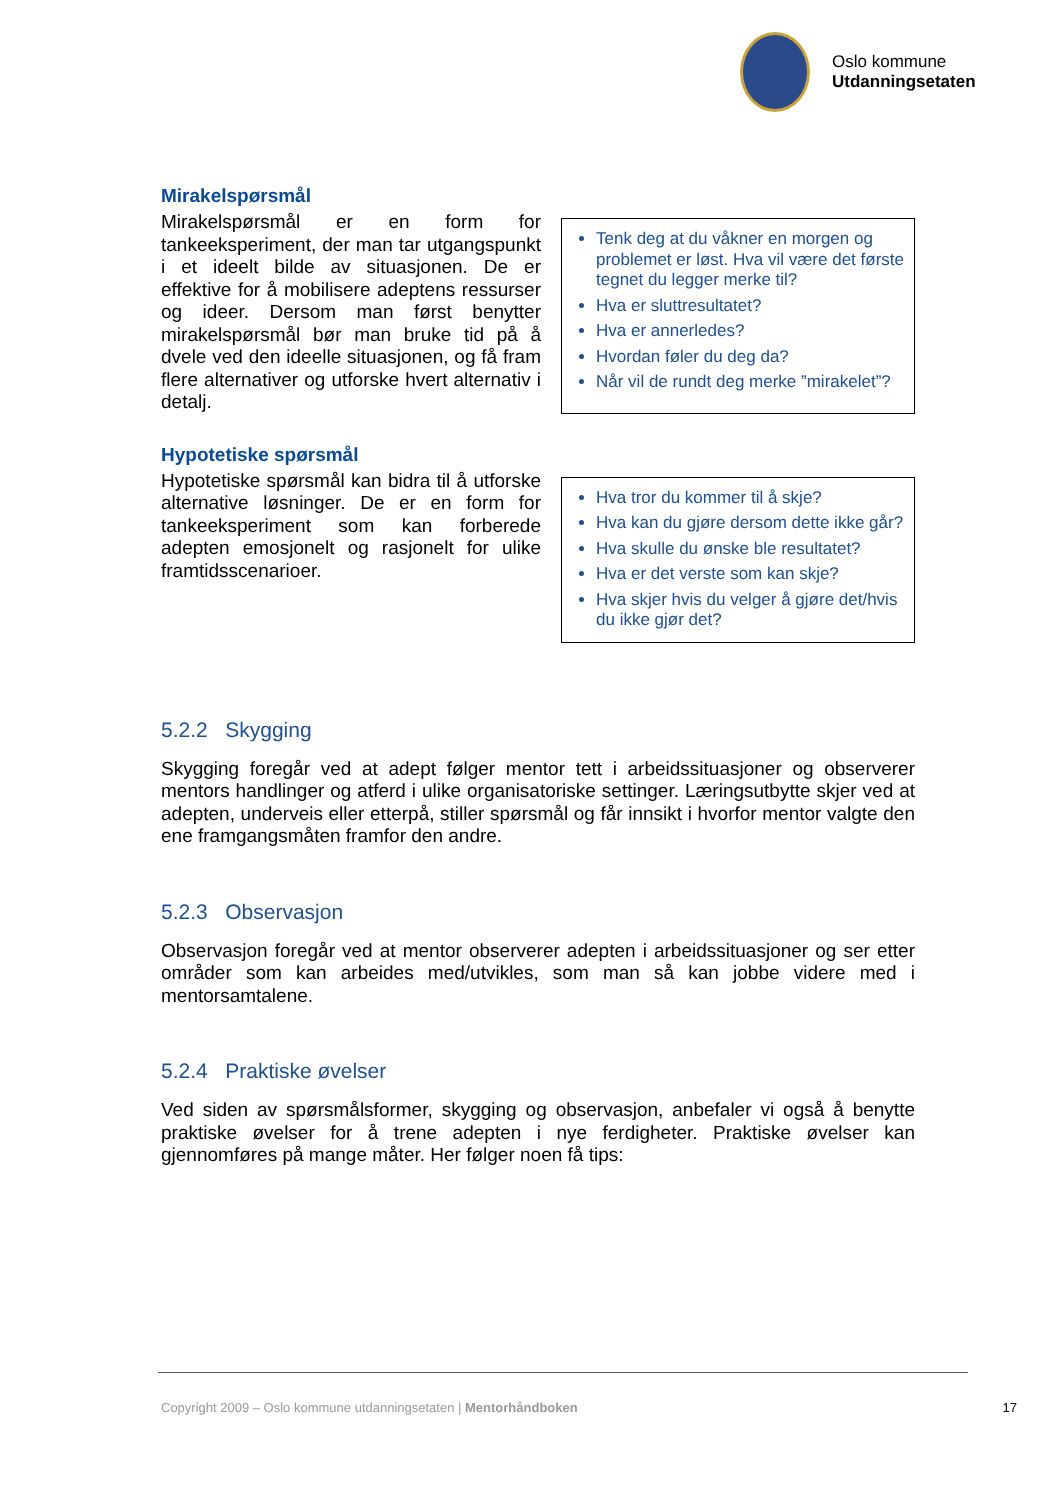Oslo kommune
Utdanningsetaten
Mirakelspørsmål
Mirakelspørsmål er en form for tankeeksperiment, der man tar utgangspunkt i et ideelt bilde av situasjonen. De er effektive for å mobilisere adeptens ressurser og ideer. Dersom man først benytter mirakelspørsmål bør man bruke tid på å dvele ved den ideelle situasjonen, og få fram flere alternativer og utforske hvert alternativ i detalj.
Tenk deg at du våkner en morgen og problemet er løst. Hva vil være det første tegnet du legger merke til?
Hva er sluttresultatet?
Hva er annerledes?
Hvordan føler du deg da?
Når vil de rundt deg merke ”mirakelet”?
Hypotetiske spørsmål
Hypotetiske spørsmål kan bidra til å utforske alternative løsninger. De er en form for tankeeksperiment som kan forberede adepten emosjonelt og rasjonelt for ulike framtidsscenarioer.
Hva tror du kommer til å skje?
Hva kan du gjøre dersom dette ikke går?
Hva skulle du ønske ble resultatet?
Hva er det verste som kan skje?
Hva skjer hvis du velger å gjøre det/hvis du ikke gjør det?
5.2.2 Skygging
Skygging foregår ved at adept følger mentor tett i arbeidssituasjoner og observerer mentors handlinger og atferd i ulike organisatoriske settinger. Læringsutbytte skjer ved at adepten, underveis eller etterpå, stiller spørsmål og får innsikt i hvorfor mentor valgte den ene framgangsmåten framfor den andre.
5.2.3 Observasjon
Observasjon foregår ved at mentor observerer adepten i arbeidssituasjoner og ser etter områder som kan arbeides med/utvikles, som man så kan jobbe videre med i mentorsamtalene.
5.2.4 Praktiske øvelser
Ved siden av spørsmålsformer, skygging og observasjon, anbefaler vi også å benytte praktiske øvelser for å trene adepten i nye ferdigheter. Praktiske øvelser kan gjennomføres på mange måter. Her følger noen få tips:
Copyright 2009 – Oslo kommune utdanningsetaten | Mentorhåndboken 17